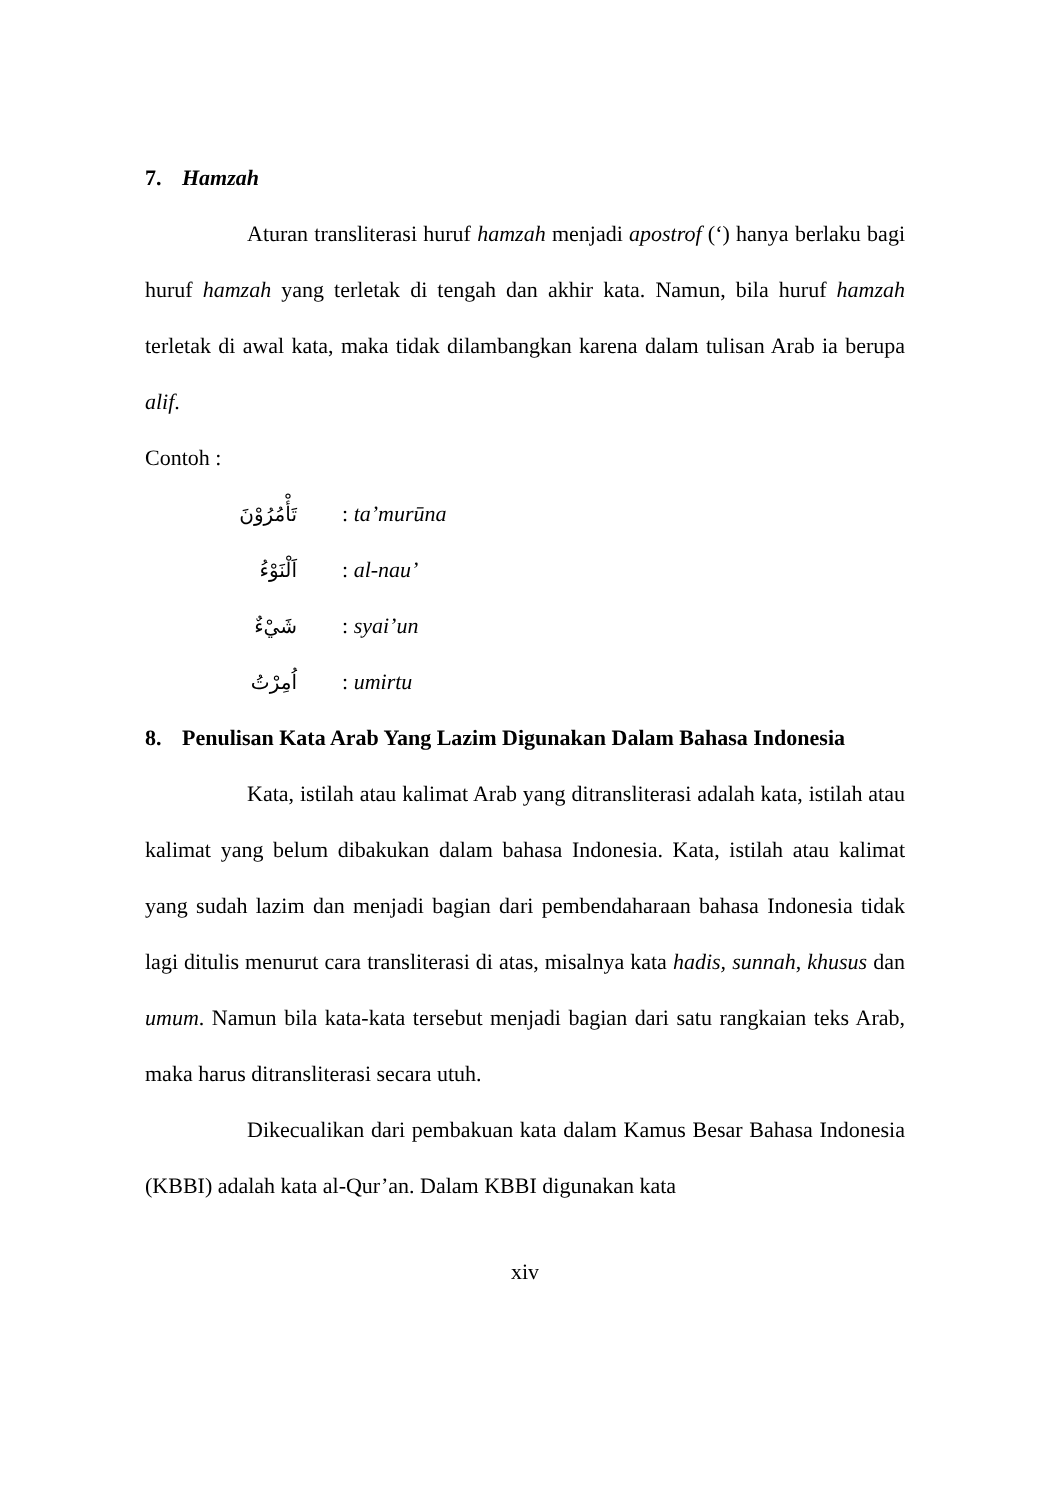7. Hamzah
Aturan transliterasi huruf hamzah menjadi apostrof (‘) hanya berlaku bagi huruf hamzah yang terletak di tengah dan akhir kata. Namun, bila huruf hamzah terletak di awal kata, maka tidak dilambangkan karena dalam tulisan Arab ia berupa alif.
Contoh :
تَأْمُرُوْنَ: ta’murūna
اَلْنَوْءُ: al-nau’
شَيْءٌ: syai’un
اُمِرْتُ: umirtu
8. Penulisan Kata Arab Yang Lazim Digunakan Dalam Bahasa Indonesia
Kata, istilah atau kalimat Arab yang ditransliterasi adalah kata, istilah atau kalimat yang belum dibakukan dalam bahasa Indonesia. Kata, istilah atau kalimat yang sudah lazim dan menjadi bagian dari pembendaharaan bahasa Indonesia tidak lagi ditulis menurut cara transliterasi di atas, misalnya kata hadis, sunnah, khusus dan umum. Namun bila kata-kata tersebut menjadi bagian dari satu rangkaian teks Arab, maka harus ditransliterasi secara utuh.
Dikecualikan dari pembakuan kata dalam Kamus Besar Bahasa Indonesia (KBBI) adalah kata al-Qur’an. Dalam KBBI digunakan kata
xiv